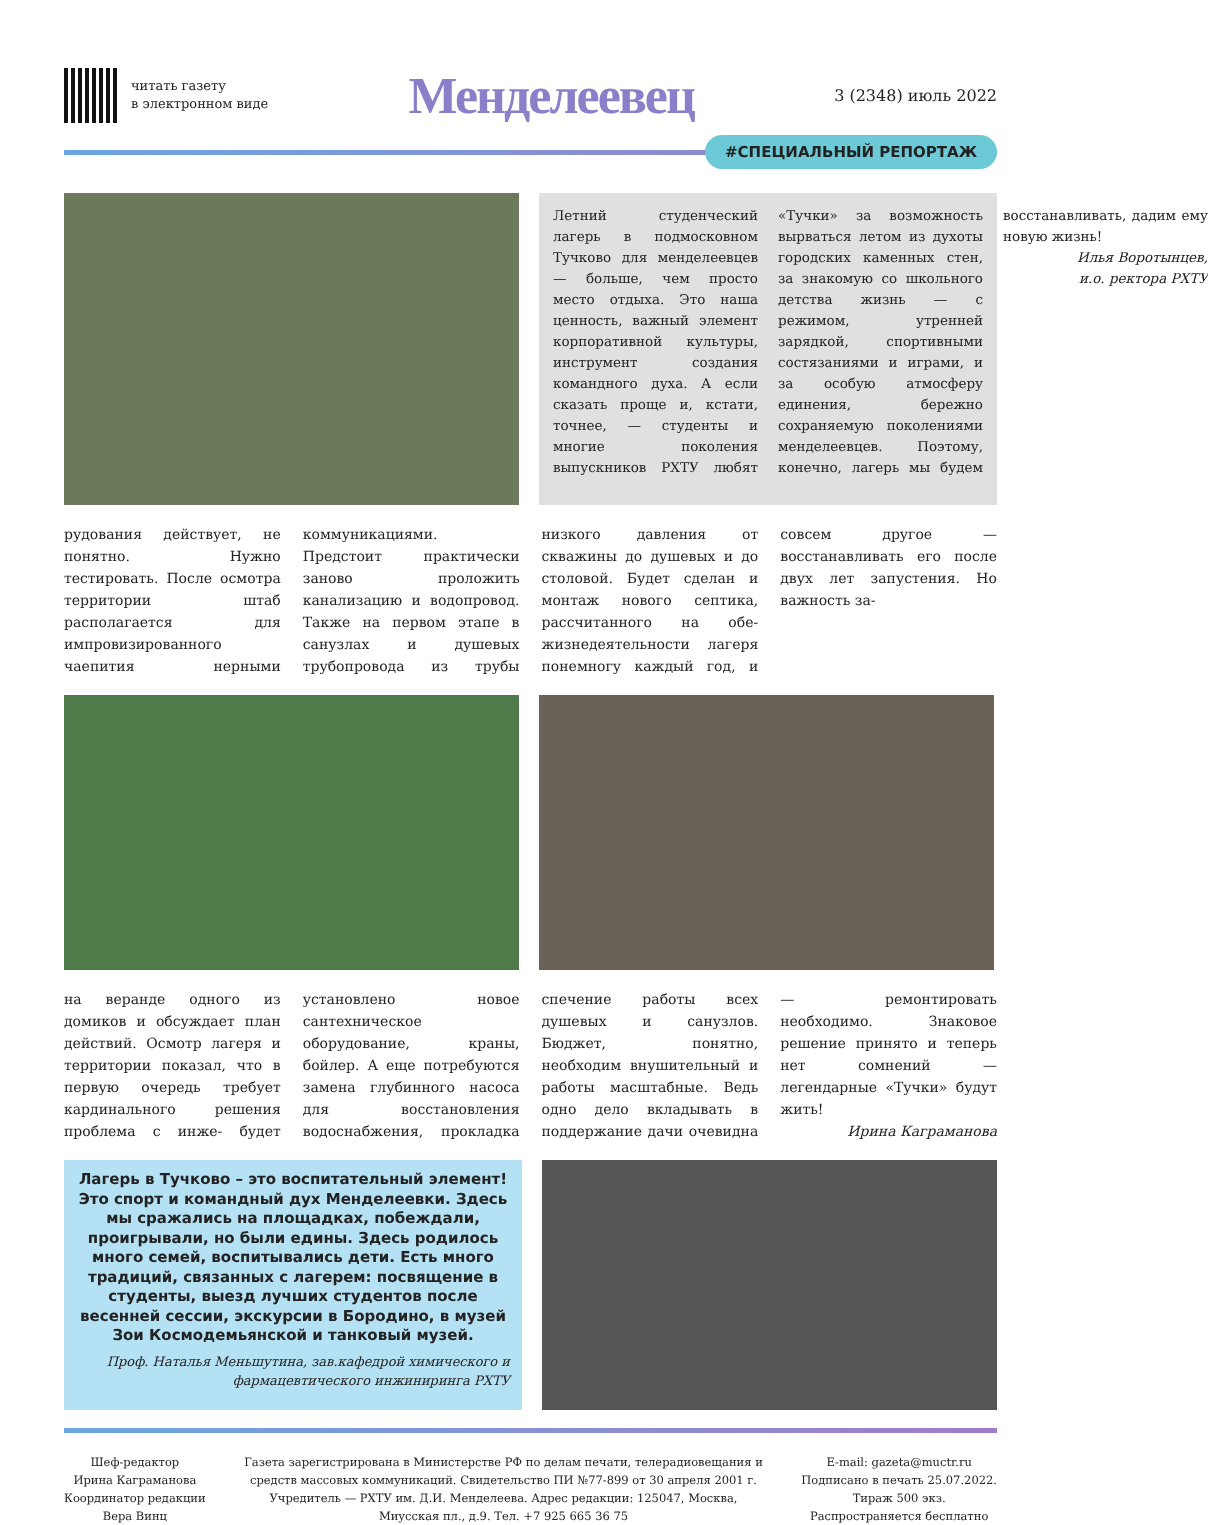читать газету
в электронном виде
Менделеевец
3 (2348) июль 2022
#СПЕЦИАЛЬНЫЙ РЕПОРТАЖ
Летний студенческий лагерь в подмосковном Тучково для менделеевцев — больше, чем просто место отдыха. Это наша ценность, важный элемент корпоративной культуры, инструмент создания командного духа. А если сказать проще и, кстати, точнее, — студенты и многие поколения выпускников РХТУ любят «Тучки» за возможность вырваться летом из духоты городских каменных стен, за знакомую со школьного детства жизнь — с режимом, утренней зарядкой, спортивными состязаниями и играми, и за особую атмосферу единения, бережно сохраняемую поколениями менделеевцев. Поэтому, конечно, лагерь мы будем восстанавливать, дадим ему новую жизнь!
Илья Воротынцев,
и.о. ректора РХТУ
рудования действует, не понятно. Нужно тестировать. После осмотра территории штаб располагается для импровизированного чаепития нерными коммуникациями. Предстоит практически заново проложить канализацию и водопровод. Также на первом этапе в санузлах и душевых трубопровода из трубы низкого давления от скважины до душевых и до столовой. Будет сделан и монтаж нового септика, рассчитанного на обе- жизнедеятельности лагеря понемногу каждый год, и совсем другое — восстанавливать его после двух лет запустения. Но важность за-
на веранде одного из домиков и обсуждает план действий. Осмотр лагеря и территории показал, что в первую очередь требует кардинального решения проблема с инже- будет установлено новое сантехническое оборудование, краны, бойлер. А еще потребуются замена глубинного насоса для восстановления водоснабжения, прокладка спечение работы всех душевых и санузлов. Бюджет, понятно, необходим внушительный и работы масштабные. Ведь одно дело вкладывать в поддержание дачи очевидна — ремонтировать необходимо. Знаковое решение принято и теперь нет сомнений — легендарные «Тучки» будут жить!
Ирина Каграманова
Лагерь в Тучково – это воспитательный элемент! Это спорт и командный дух Менделеевки. Здесь мы сражались на площадках, побеждали, проигрывали, но были едины. Здесь родилось много семей, воспитывались дети. Есть много традиций, связанных с лагерем: посвящение в студенты, выезд лучших студентов после весенней сессии, экскурсии в Бородино, в музей Зои Космодемьянской и танковый музей.
Проф. Наталья Меньшутина, зав.кафедрой химического и фармацевтического инжиниринга РХТУ
Шеф-редактор
Ирина Каграманова
Координатор редакции
Вера Винц
Газета зарегистрирована в Министерстве РФ по делам печати, телерадиовещания и
средств массовых коммуникаций. Свидетельство ПИ №77-899 от 30 апреля 2001 г.
Учредитель — РХТУ им. Д.И. Менделеева. Адрес редакции: 125047, Москва,
Миусская пл., д.9. Тел. +7 925 665 36 75
E-mail: gazeta@muctr.ru
Подписано в печать 25.07.2022.
Тираж 500 экз.
Распространяется бесплатно